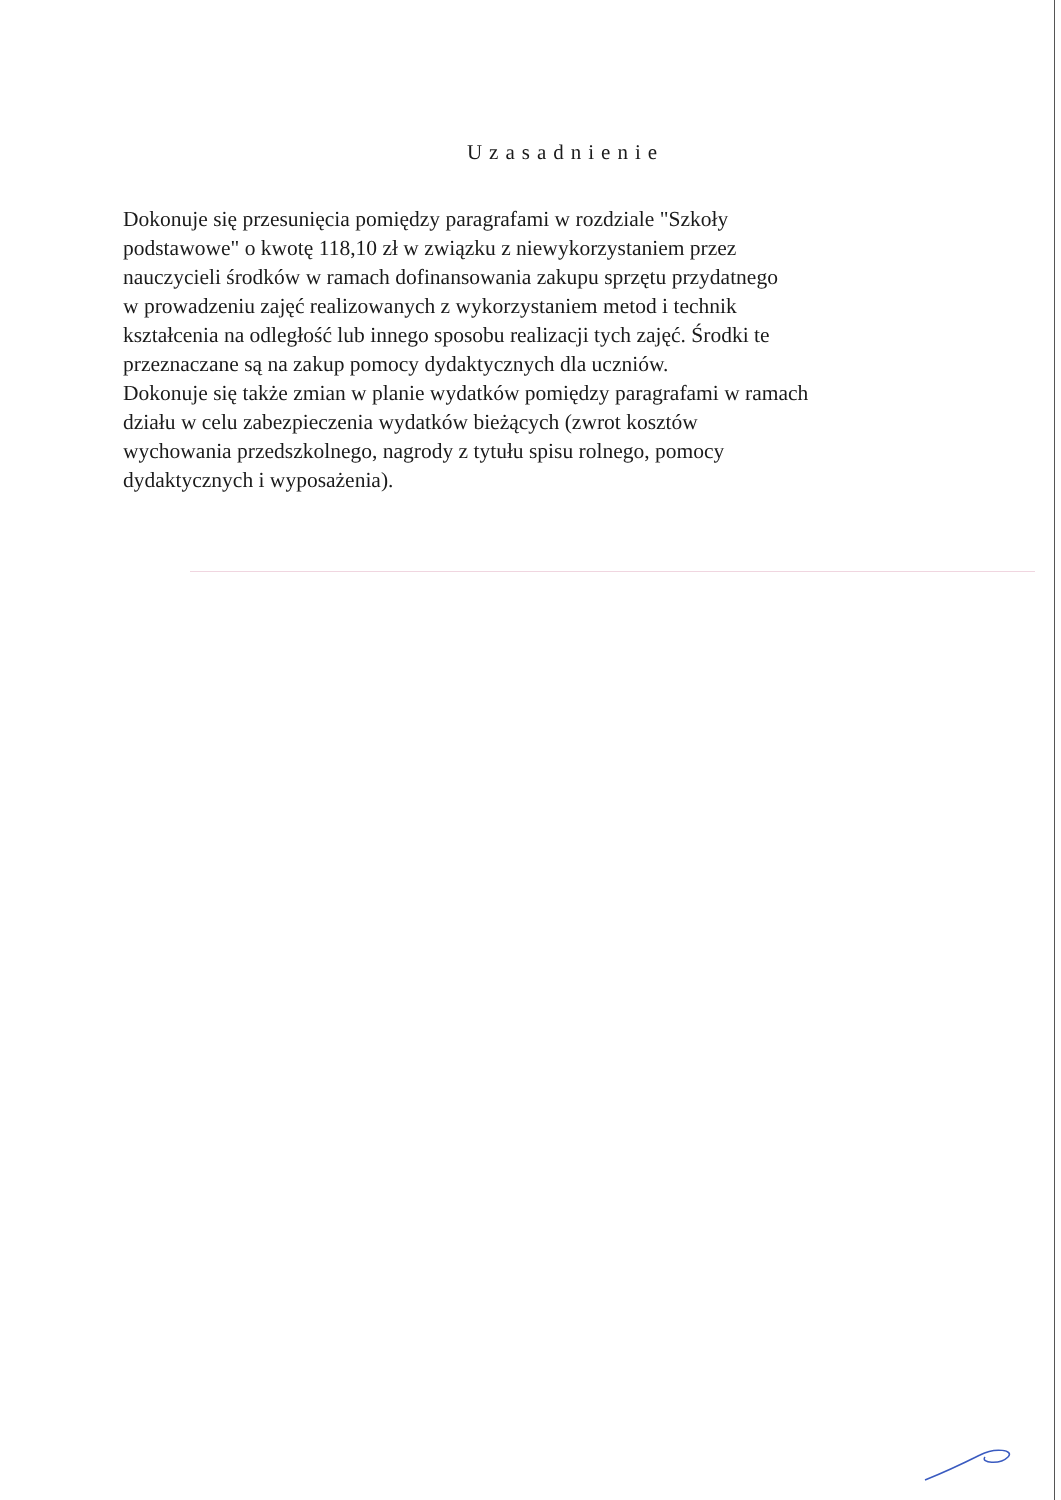Uzasadnienie
Dokonuje się przesunięcia pomiędzy paragrafami w rozdziale "Szkoły
podstawowe" o kwotę 118,10 zł w związku z niewykorzystaniem przez
nauczycieli środków w ramach dofinansowania zakupu sprzętu przydatnego
w prowadzeniu zajęć realizowanych z wykorzystaniem metod i technik
kształcenia na odległość lub innego sposobu realizacji tych zajęć. Środki te
przeznaczane są na zakup pomocy dydaktycznych dla uczniów.
Dokonuje się także zmian w planie wydatków pomiędzy paragrafami w ramach
działu w celu zabezpieczenia wydatków bieżących (zwrot kosztów
wychowania przedszkolnego, nagrody z tytułu spisu rolnego, pomocy
dydaktycznych i wyposażenia).